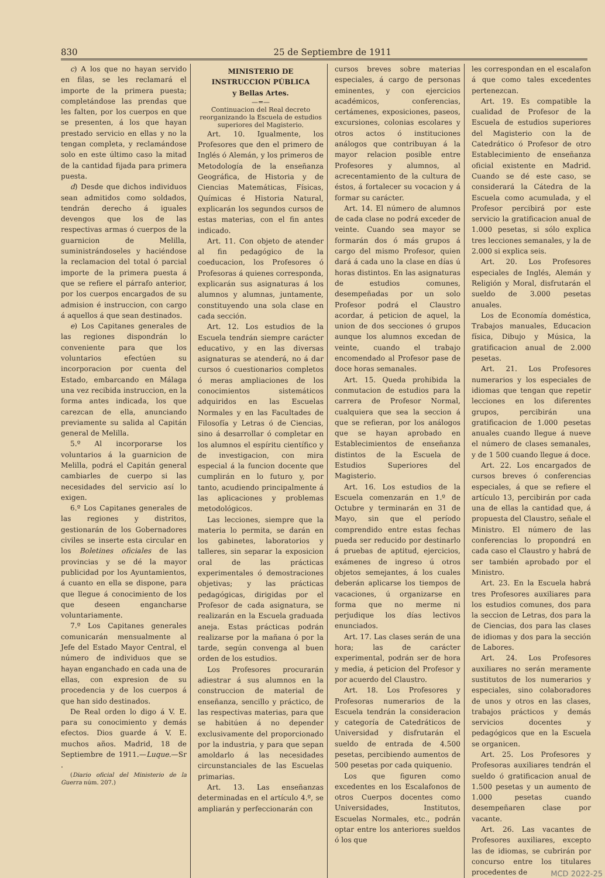830 25 de Septiembre de 1911
c) A los que no hayan servido en filas, se les reclamará el importe de la primera puesta; completándose las prendas que les falten, por los cuerpos en que se presenten, á los que hayan prestado servicio en ellas y no la tengan completa, y reclamándose solo en este último caso la mitad de la cantidad fijada para primera puesta.
d) Desde que dichos individuos sean admitidos como soldados, tendrán derecho á iguales devengos que los de las respectivas armas ó cuerpos de la guarnicion de Melilla, suministrándoseles y haciéndose la reclamacion del total ó parcial importe de la primera puesta á que se refiere el párrafo anterior, por los cuerpos encargados de su admision é instruccion, con cargo á aquellos á que sean destinados.
e) Los Capitanes generales de las regiones dispondrán lo conveniente para que los voluntarios efectúen su incorporacion por cuenta del Estado, embarcando en Málaga una vez recibida instruccion, en la forma antes indicada, los que carezcan de ella, anunciando previamente su salida al Capitán general de Melilla.
5.º Al incorporarse los voluntarios á la guarnicion de Melilla, podrá el Capitán general cambiarles de cuerpo si las necesidades del servicio así lo exigen.
6.º Los Capitanes generales de las regiones y distritos, gestionarán de los Gobernadores civiles se inserte esta circular en los Boletines oficiales de las provincias y se dé la mayor publicidad por los Ayuntamientos, á cuanto en ella se dispone, para que llegue á conocimiento de los que deseen engancharse voluntariamente.
7.º Los Capitanes generales comunicarán mensualmente al Jefe del Estado Mayor Central, el número de individuos que se hayan enganchado en cada una de ellas, con expresion de su procedencia y de los cuerpos á que han sido destinados.
De Real orden lo digo á V. E. para su conocimiento y demás efectos. Dios guarde á V. E. muchos años. Madrid, 18 de Septiembre de 1911.—Luque.—Sr .
(Diario oficial del Ministerio de la Guerra núm. 207.)
MINISTERIO DE INSTRUCCION PÚBLICA
y Bellas Artes.
—=—
Continuacion del Real decreto reorganizando la Escuela de estudios superiores del Magisterio.
Art. 10. Igualmente, los Profesores que den el primero de Inglés ó Alemán, y los primeros de Metodología de la enseñanza Geográfica, de Historia y de Ciencias Matemáticas, Físicas, Químicas é Historia Natural, explicarán los segundos cursos de estas materias, con el fin antes indicado.
Art. 11. Con objeto de atender al fin pedagógico de la coeducacion, los Profesores ó Profesoras á quienes corresponda, explicarán sus asignaturas á los alumnos y alumnas, juntamente, constituyendo una sola clase en cada sección.
Art. 12. Los estudios de la Escuela tendrán siempre carácter educativo, y en las diversas asignaturas se atenderá, no á dar cursos ó cuestionarios completos ó meras ampliaciones de los conocimientos sistemáticos adquiridos en las Escuelas Normales y en las Facultades de Filosofía y Letras ó de Ciencias, sino á desarrollar ó completar en los alumnos el espíritu científico y de investigacion, con mira especial á la funcion docente que cumplirán en lo futuro y, por tanto, acudiendo principalmente á las aplicaciones y problemas metodológicos.
Las lecciones, siempre que la materia lo permita, se darán en los gabinetes, laboratorios y talleres, sin separar la exposicion oral de las prácticas experimentales ó demostraciones objetivas; y las prácticas pedagógicas, dirigidas por el Profesor de cada asignatura, se realizarán en la Escuela graduada aneja. Estas prácticas podrán realizarse por la mañana ó por la tarde, según convenga al buen orden de los estudios.
Los Profesores procurarán adiestrar á sus alumnos en la construccion de material de enseñanza, sencillo y práctico, de las respectivas materias, para que se habitúen á no depender exclusivamente del proporcionado por la industria, y para que sepan amoldarlo á las necesidades circunstanciales de las Escuelas primarias.
Art. 13. Las enseñanzas determinadas en el artículo 4.º, se ampliarán y perfeccionarán con
cursos breves sobre materias especiales, á cargo de personas eminentes, y con ejercicios académicos, conferencias, certámenes, exposiciones, paseos, excursiones, colonias escolares y otros actos ó instituciones análogos que contribuyan á la mayor relacion posible entre Profesores y alumnos, al acrecentamiento de la cultura de éstos, á fortalecer su vocacion y á formar su carácter.
Art. 14. El número de alumnos de cada clase no podrá exceder de veinte. Cuando sea mayor se formarán dos ó más grupos á cargo del mismo Profesor, quien dará á cada uno la clase en días ú horas distintos. En las asignaturas de estudios comunes, desempeñadas por un solo Profesor podrá el Claustro acordar, á peticion de aquel, la union de dos secciones ó grupos aunque los alumnos excedan de veinte, cuando el trabajo encomendado al Profesor pase de doce horas semanales.
Art. 15. Queda prohibida la conmutacion de estudios para la carrera de Profesor Normal, cualquiera que sea la seccion á que se refieran, por los análogos que se hayan aprobado en Establecimientos de enseñanza distintos de la Escuela de Estudios Superiores del Magisterio.
Art. 16. Los estudios de la Escuela comenzarán en 1.º de Octubre y terminarán en 31 de Mayo, sin que el período comprendido entre estas fechas pueda ser reducido por destinarlo á pruebas de aptitud, ejercicios, exámenes de ingreso ú otros objetos semejantes, á los cuales deberán aplicarse los tiempos de vacaciones, ú organizarse en forma que no merme ni perjudique los días lectivos enunciados.
Art. 17. Las clases serán de una hora; las de carácter experimental, podrán ser de hora y media, á peticion del Profesor y por acuerdo del Claustro.
Art. 18. Los Profesores y Profesoras numerarios de la Escuela tendrán la consideracion y categoría de Catedráticos de Universidad y disfrutarán el sueldo de entrada de 4.500 pesetas, percibiendo aumentos de 500 pesetas por cada quiquenio.
Los que figuren como excedentes en los Escalafonos de otros Cuerpos docentes como Universidades, Institutos, Escuelas Normales, etc., podrán optar entre los anteriores sueldos ó los que
les correspondan en el escalafon á que como tales excedentes pertenezcan.
Art. 19. Es compatible la cualidad de Profesor de la Escuela de estudios superiores del Magisterio con la de Catedrático ó Profesor de otro Establecimiento de enseñanza oficial existente en Madrid. Cuando se dé este caso, se considerará la Cátedra de la Escuela como acumulada, y el Profesor percibirá por este servicio la gratificacion anual de 1.000 pesetas, si sólo explica tres lecciones semanales, y la de 2.000 si explica seis.
Art. 20. Los Profesores especiales de Inglés, Alemán y Religión y Moral, disfrutarán el sueldo de 3.000 pesetas anuales.
Los de Economía doméstica, Trabajos manuales, Educacion física, Dibujo y Música, la gratificacion anual de 2.000 pesetas.
Art. 21. Los Profesores numerarios y los especiales de idiomas que tengan que repetir lecciones en los diferentes grupos, percibirán una gratificacion de 1.000 pesetas anuales cuando llegue á nueve el número de clases semanales, y de 1 500 cuando llegue á doce.
Art. 22. Los encargados de cursos breves ó conferencias especiales, á que se refiere el artículo 13, percibirán por cada una de ellas la cantidad que, á propuesta del Claustro, señale el Ministro. El número de las conferencias lo propondrá en cada caso el Claustro y habrá de ser también aprobado por el Ministro.
Art. 23. En la Escuela habrá tres Profesores auxiliares para los estudios comunes, dos para la seccion de Letras, dos para la de Ciencias, dos para las clases de idiomas y dos para la sección de Labores.
Art. 24. Los Profesores auxiliares no serán meramente sustitutos de los numerarios y especiales, sino colaboradores de unos y otros en las clases, trabajos prácticos y demás servicios docentes y pedagógicos que en la Escuela se organicen.
Art. 25. Los Profesores y Profesoras auxiliares tendrán el sueldo ó gratificacion anual de 1.500 pesetas y un aumento de 1.000 pesetas cuando desempeñaren clase por vacante.
Art. 26. Las vacantes de Profesores auxiliares, excepto las de idiomas, se cubrirán por concurso entre los titulares procedentes de
MCD 2022-25